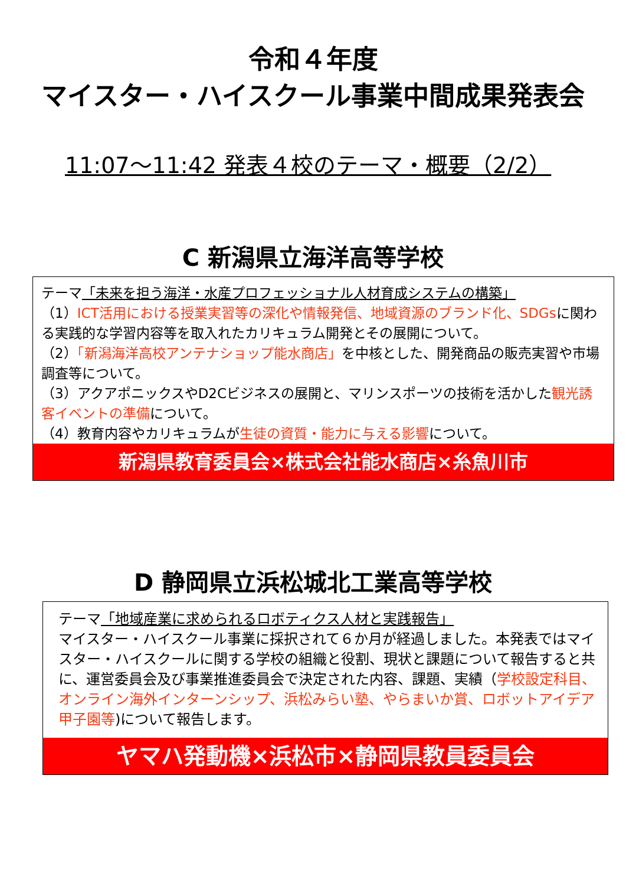令和４年度
マイスター・ハイスクール事業中間成果発表会
11:07～11:42 発表４校のテーマ・概要（2/2）
C 新潟県立海洋高等学校
テーマ「未来を担う海洋・水産プロフェッショナル人材育成システムの構築」
（1）ICT活用における授業実習等の深化や情報発信、地域資源のブランド化、SDGsに関わる実践的な学習内容等を取入れたカリキュラム開発とその展開について。
（2）「新潟海洋高校アンテナショップ能水商店」を中核とした、開発商品の販売実習や市場調査等について。
（3）アクアポニックスやD2Cビジネスの展開と、マリンスポーツの技術を活かした観光誘客イベントの準備について。
（4）教育内容やカリキュラムが生徒の資質・能力に与える影響について。
新潟県教育委員会×株式会社能水商店×糸魚川市
D 静岡県立浜松城北工業高等学校
テーマ「地域産業に求められるロボティクス人材と実践報告」
マイスター・ハイスクール事業に採択されて６か月が経過しました。本発表ではマイスター・ハイスクールに関する学校の組織と役割、現状と課題について報告すると共に、運営委員会及び事業推進委員会で決定された内容、課題、実績（学校設定科目、オンライン海外インターンシップ、浜松みらい塾、やらまいか賞、ロボットアイデア甲子園等)について報告します。
ヤマハ発動機×浜松市×静岡県教員委員会